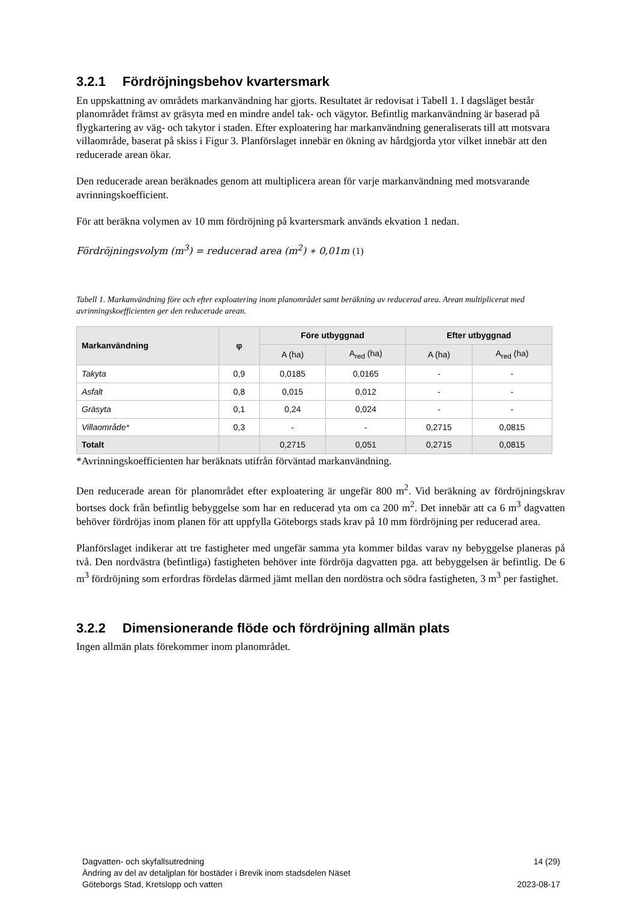3.2.1 Fördröjningsbehov kvartersmark
En uppskattning av områdets markanvändning har gjorts. Resultatet är redovisat i Tabell 1. I dagsläget består planområdet främst av gräsyta med en mindre andel tak- och vägytor. Befintlig markanvändning är baserad på flygkartering av väg- och takytor i staden. Efter exploatering har markanvändning generaliserats till att motsvara villaområde, baserat på skiss i Figur 3. Planförslaget innebär en ökning av hårdgjorda ytor vilket innebär att den reducerade arean ökar.
Den reducerade arean beräknades genom att multiplicera arean för varje markanvändning med motsvarande avrinningskoefficient.
För att beräkna volymen av 10 mm fördröjning på kvartersmark används ekvation 1 nedan.
Fördröjningsvolym (m<sup>3</sup>) = reducerad area (m<sup>2</sup>) ∗ 0,01m (1)
Tabell 1. Markanvändning före och efter exploatering inom planområdet samt beräkning av reducerad area. Arean multiplicerat med avrinningskoefficienten ger den reducerade arean.
| Markanvändning | φ | Före utbyggnad | | Efter utbyggnad | |
| --- | --- | --- | --- | --- | --- |
| | | A (ha) | A<sub>red</sub> (ha) | A (ha) | A<sub>red</sub> (ha) |
| Takyta | 0,9 | 0,0185 | 0,0165 | - | - |
| Asfalt | 0,8 | 0,015 | 0,012 | - | - |
| Gräsyta | 0,1 | 0,24 | 0,024 | - | - |
| Villaområde* | 0,3 | - | - | 0,2715 | 0,0815 |
| Totalt | | 0,2715 | 0,051 | 0,2715 | 0,0815 |
*Avrinningskoefficienten har beräknats utifrån förväntad markanvändning.
Den reducerade arean för planområdet efter exploatering är ungefär 800 m<sup>2</sup>. Vid beräkning av fördröjningskrav bortses dock från befintlig bebyggelse som har en reducerad yta om ca 200 m<sup>2</sup>. Det innebär att ca 6 m<sup>3</sup> dagvatten behöver fördröjas inom planen för att uppfylla Göteborgs stads krav på 10 mm fördröjning per reducerad area.
Planförslaget indikerar att tre fastigheter med ungefär samma yta kommer bildas varav ny bebyggelse planeras på två. Den nordvästra (befintliga) fastigheten behöver inte fördröja dagvatten pga. att bebyggelsen är befintlig. De 6 m<sup>3</sup> fördröjning som erfordras fördelas därmed jämt mellan den nordöstra och södra fastigheten, 3 m<sup>3</sup> per fastighet.
3.2.2 Dimensionerande flöde och fördröjning allmän plats
Ingen allmän plats förekommer inom planområdet.
Dagvatten- och skyfallsutredning
Ändring av del av detaljplan för bostäder i Brevik inom stadsdelen Näset
Göteborgs Stad, Kretslopp och vatten
14 (29)
2023-08-17